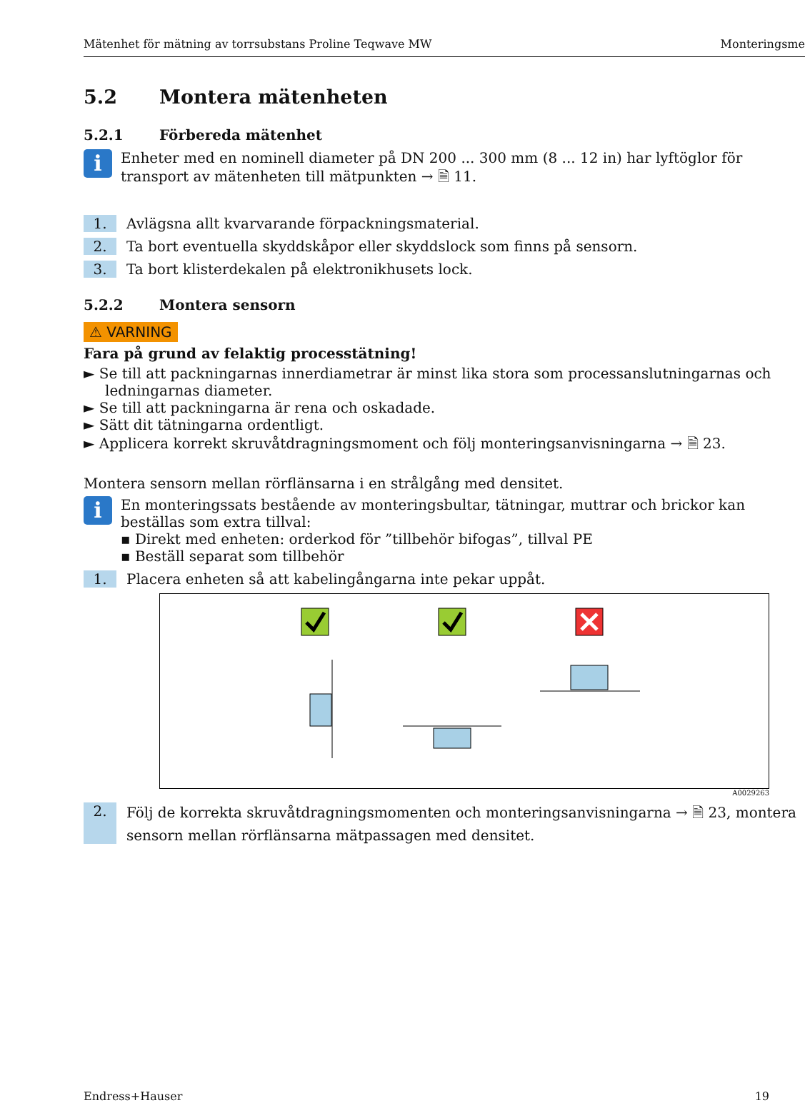Mätenhet för mätning av torrsubstans Proline Teqwave MW Monteringsme
5.2 Montera mätenheten
5.2.1 Förbereda mätenhet
i
Enheter med en nominell diameter på DN 200 ... 300 mm (8 ... 12 in) har lyftöglor för transport av mätenheten till mätpunkten → 🗎 11.
1. Avlägsna allt kvarvarande förpackningsmaterial.
2. Ta bort eventuella skyddskåpor eller skyddslock som finns på sensorn.
3. Ta bort klisterdekalen på elektronikhusets lock.
5.2.2 Montera sensorn
⚠ VARNING
Fara på grund av felaktig processtätning!
► Se till att packningarnas innerdiametrar är minst lika stora som processanslutningarnas och ledningarnas diameter.
► Se till att packningarna är rena och oskadade.
► Sätt dit tätningarna ordentligt.
► Applicera korrekt skruvåtdragningsmoment och följ monteringsanvisningarna → 🗎 23.
Montera sensorn mellan rörflänsarna i en strålgång med densitet.
i
En monteringssats bestående av monteringsbultar, tätningar, muttrar och brickor kan beställas som extra tillval:
▪ Direkt med enheten: orderkod för ”tillbehör bifogas”, tillval PE
▪ Beställ separat som tillbehör
1. Placera enheten så att kabelingångarna inte pekar uppåt.
A0029263
2. Följ de korrekta skruvåtdragningsmomenten och monteringsanvisningarna → 🗎 23, montera sensorn mellan rörflänsarna mätpassagen med densitet.
Endress+Hauser 19